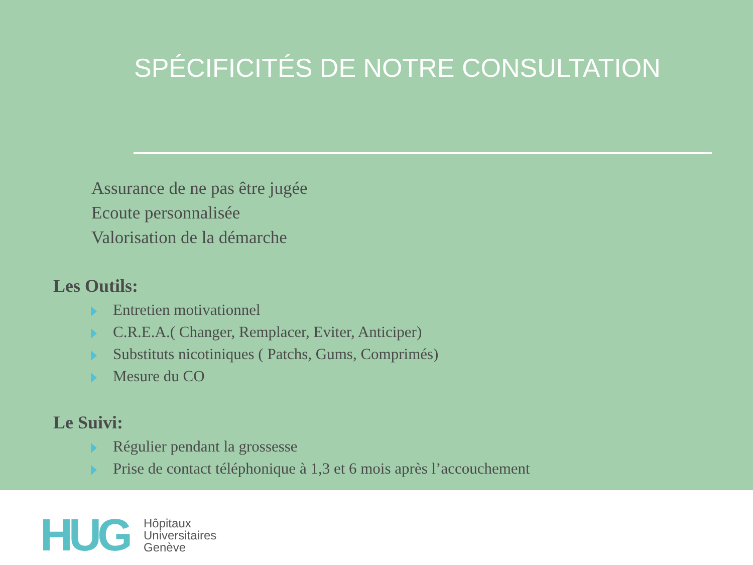SPÉCIFICITÉS DE NOTRE CONSULTATION
Assurance de ne pas être jugée
Ecoute personnalisée
Valorisation de la démarche
Les Outils:
Entretien motivationnel
C.R.E.A.( Changer, Remplacer, Eviter, Anticiper)
Substituts nicotiniques ( Patchs, Gums, Comprimés)
Mesure du CO
Le Suivi:
Régulier pendant la grossesse
Prise de contact téléphonique à 1,3 et 6 mois après l’accouchement
HUG
Hôpitaux
Universitaires
Genève